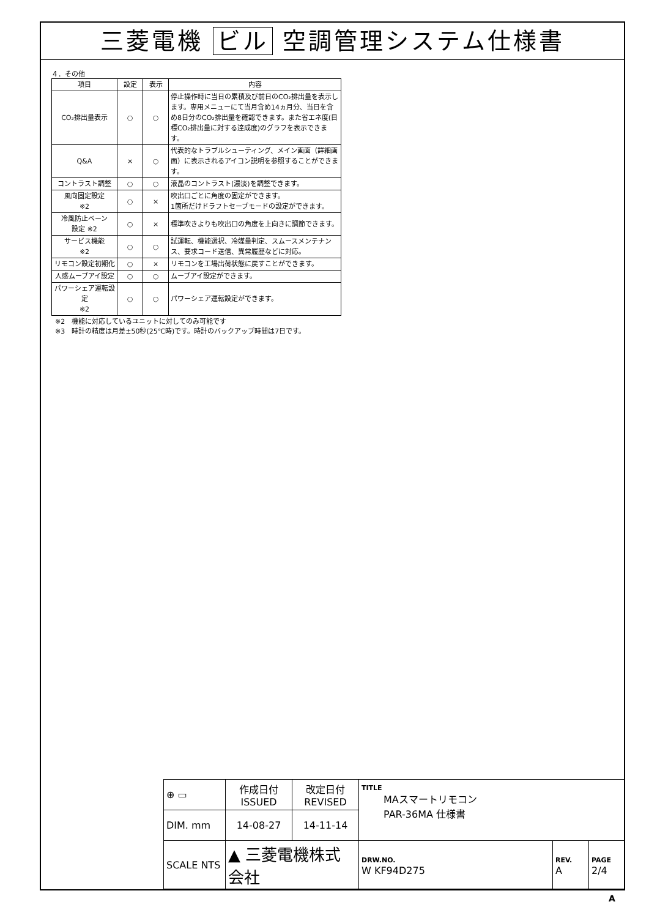三菱電機 ビル 空調管理システム仕様書
４．その他
| 項目 | 設定 | 表示 | 内容 |
| --- | --- | --- | --- |
| CO₂排出量表示 | ○ | ○ | 停止操作時に当日の累積及び前日のCO₂排出量を表示します。専用メニューにて当月含め14ヵ月分、当日を含め8日分のCO₂排出量を確認できます。また省エネ度(目標CO₂排出量に対する達成度)のグラフを表示できます。 |
| Q&A | × | ○ | 代表的なトラブルシューティング、メイン画面（詳細画面）に表示されるアイコン説明を参照することができます。 |
| コントラスト調整 | ○ | ○ | 液晶のコントラスト(濃淡)を調整できます。 |
| 風向固定設定 ※2 | ○ | × | 吹出口ごとに角度の固定ができます。 1箇所だけドラフトセーブモードの設定ができます。 |
| 冷風防止ベーン 設定 ※2 | ○ | × | 標準吹きよりも吹出口の角度を上向きに調節できます。 |
| サービス機能 ※2 | ○ | ○ | 試運転、機能選択、冷媒量判定、スムースメンテナンス、要求コード送信、異常履歴などに対応。 |
| リモコン設定初期化 | ○ | × | リモコンを工場出荷状態に戻すことができます。 |
| 人感ムーブアイ設定 | ○ | ○ | ムーブアイ設定ができます。 |
| パワーシェア運転設定 ※2 | ○ | ○ | パワーシェア運転設定ができます。 |
※2　機能に対応しているユニットに対してのみ可能です
※3　時計の精度は月差±50秒(25℃時)です。時計のバックアップ時間は7日です。
| ⊕ ▭ | 作成日付 ISSUED | 改定日付 REVISED | TITLE MAスマートリモコン PAR-36MA 仕様書 | | |
| DIM. mm | 14-08-27 | 14-11-14 | | | |
| SCALE NTS | ▲ 三菱電機株式会社 | | DRW.NO. W KF94D275 | REV. A | PAGE 2/4 |
A